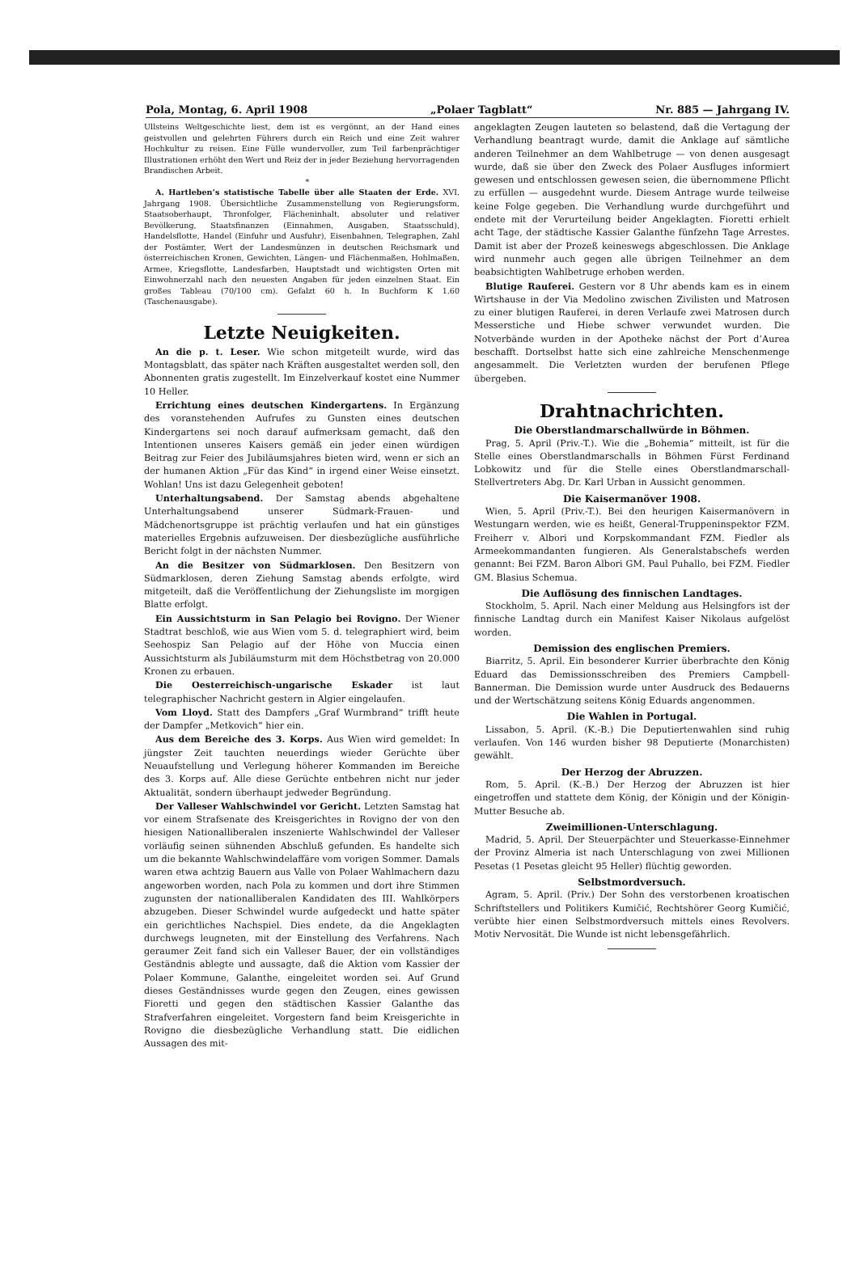Pola, Montag, 6. April 1908 „Polaer Tagblatt“Nr. 885 — Jahrgang IV.
Ullsteins Weltgeschichte liest, dem ist es vergönnt, an der Hand eines geistvollen und gelehrten Führers durch ein Reich und eine Zeit wahrer Hochkultur zu reisen. Eine Fülle wundervoller, zum Teil farbenprächtiger Illustrationen erhöht den Wert und Reiz der in jeder Beziehung hervorragenden Brandischen Arbeit.
*
A. Hartleben’s statistische Tabelle über alle Staaten der Erde. XVI. Jahrgang 1908. Übersichtliche Zusammenstellung von Regierungsform, Staatsoberhaupt, Thronfolger, Flächeninhalt, absoluter und relativer Bevölkerung, Staatsfinanzen (Einnahmen, Ausgaben, Staatsschuld), Handelsflotte, Handel (Einfuhr und Ausfuhr), Eisenbahnen, Telegraphen, Zahl der Postämter, Wert der Landesmünzen in deutschen Reichsmark und österreichischen Kronen, Gewichten, Längen- und Flächenmaßen, Hohlmaßen, Armee, Kriegsflotte, Landesfarben, Hauptstadt und wichtigsten Orten mit Einwohnerzahl nach den neuesten Angaben für jeden einzelnen Staat. Ein großes Tableau (70/100 cm). Gefalzt 60 h. In Buchform K 1.60 (Taschenausgabe).
Letzte Neuigkeiten.
An die p. t. Leser. Wie schon mitgeteilt wurde, wird das Montagsblatt, das später nach Kräften ausgestaltet werden soll, den Abonnenten gratis zugestellt. Im Einzelverkauf kostet eine Nummer 10 Heller.
Errichtung eines deutschen Kindergartens. In Ergänzung des voranstehenden Aufrufes zu Gunsten eines deutschen Kindergartens sei noch darauf aufmerksam gemacht, daß den Intentionen unseres Kaisers gemäß ein jeder einen würdigen Beitrag zur Feier des Jubiläumsjahres bieten wird, wenn er sich an der humanen Aktion „Für das Kind“ in irgend einer Weise einsetzt. Wohlan! Uns ist dazu Gelegenheit geboten!
Unterhaltungsabend. Der Samstag abends abgehaltene Unterhaltungsabend unserer Südmark-Frauen- und Mädchenortsgruppe ist prächtig verlaufen und hat ein günstiges materielles Ergebnis aufzuweisen. Der diesbezügliche ausführliche Bericht folgt in der nächsten Nummer.
An die Besitzer von Südmarklosen. Den Besitzern von Südmarklosen, deren Ziehung Samstag abends erfolgte, wird mitgeteilt, daß die Veröffentlichung der Ziehungsliste im morgigen Blatte erfolgt.
Ein Aussichtsturm in San Pelagio bei Rovigno. Der Wiener Stadtrat beschloß, wie aus Wien vom 5. d. telegraphiert wird, beim Seehospiz San Pelagio auf der Höhe von Muccia einen Aussichtsturm als Jubiläumsturm mit dem Höchstbetrag von 20.000 Kronen zu erbauen.
Die Oesterreichisch-ungarische Eskader ist laut telegraphischer Nachricht gestern in Algier eingelaufen.
Vom Lloyd. Statt des Dampfers „Graf Wurmbrand“ trifft heute der Dampfer „Metkovich“ hier ein.
Aus dem Bereiche des 3. Korps. Aus Wien wird gemeldet: In jüngster Zeit tauchten neuerdings wieder Gerüchte über Neuaufstellung und Verlegung höherer Kommanden im Bereiche des 3. Korps auf. Alle diese Gerüchte entbehren nicht nur jeder Aktualität, sondern überhaupt jedweder Begründung.
Der Valleser Wahlschwindel vor Gericht. Letzten Samstag hat vor einem Strafsenate des Kreisgerichtes in Rovigno der von den hiesigen Nationalliberalen inszenierte Wahlschwindel der Valleser vorläufig seinen sühnenden Abschluß gefunden. Es handelte sich um die bekannte Wahlschwindelaffäre vom vorigen Sommer. Damals waren etwa achtzig Bauern aus Valle von Polaer Wahlmachern dazu angeworben worden, nach Pola zu kommen und dort ihre Stimmen zugunsten der nationalliberalen Kandidaten des III. Wahlkörpers abzugeben. Dieser Schwindel wurde aufgedeckt und hatte später ein gerichtliches Nachspiel. Dies endete, da die Angeklagten durchwegs leugneten, mit der Einstellung des Verfahrens. Nach geraumer Zeit fand sich ein Valleser Bauer, der ein vollständiges Geständnis ablegte und aussagte, daß die Aktion vom Kassier der Polaer Kommune, Galanthe, eingeleitet worden sei. Auf Grund dieses Geständnisses wurde gegen den Zeugen, eines gewissen Fioretti und gegen den städtischen Kassier Galanthe das Strafverfahren eingeleitet. Vorgestern fand beim Kreisgerichte in Rovigno die diesbezügliche Verhandlung statt. Die eidlichen Aussagen des mit-
angeklagten Zeugen lauteten so belastend, daß die Vertagung der Verhandlung beantragt wurde, damit die Anklage auf sämtliche anderen Teilnehmer an dem Wahlbetruge — von denen ausgesagt wurde, daß sie über den Zweck des Polaer Ausfluges informiert gewesen und entschlossen gewesen seien, die übernommene Pflicht zu erfüllen — ausgedehnt wurde. Diesem Antrage wurde teilweise keine Folge gegeben. Die Verhandlung wurde durchgeführt und endete mit der Verurteilung beider Angeklagten. Fioretti erhielt acht Tage, der städtische Kassier Galanthe fünfzehn Tage Arrestes. Damit ist aber der Prozeß keineswegs abgeschlossen. Die Anklage wird nunmehr auch gegen alle übrigen Teilnehmer an dem beabsichtigten Wahlbetruge erhoben werden.
Blutige Rauferei. Gestern vor 8 Uhr abends kam es in einem Wirtshause in der Via Medolino zwischen Zivilisten und Matrosen zu einer blutigen Rauferei, in deren Verlaufe zwei Matrosen durch Messerstiche und Hiebe schwer verwundet wurden. Die Notverbände wurden in der Apotheke nächst der Port d’Aurea beschafft. Dortselbst hatte sich eine zahlreiche Menschenmenge angesammelt. Die Verletzten wurden der berufenen Pflege übergeben.
Drahtnachrichten.
Die Oberstlandmarschallwürde in Böhmen.
Prag, 5. April (Priv.-T.). Wie die „Bohemia“ mitteilt, ist für die Stelle eines Oberstlandmarschalls in Böhmen Fürst Ferdinand Lobkowitz und für die Stelle eines Oberstlandmarschall-Stellvertreters Abg. Dr. Karl Urban in Aussicht genommen.
Die Kaisermanöver 1908.
Wien, 5. April (Priv.-T.). Bei den heurigen Kaisermanövern in Westungarn werden, wie es heißt, General-Truppeninspektor FZM. Freiherr v. Albori und Korpskommandant FZM. Fiedler als Armeekommandanten fungieren. Als Generalstabschefs werden genannt: Bei FZM. Baron Albori GM. Paul Puhallo, bei FZM. Fiedler GM. Blasius Schemua.
Die Auflösung des finnischen Landtages.
Stockholm, 5. April. Nach einer Meldung aus Helsingfors ist der finnische Landtag durch ein Manifest Kaiser Nikolaus aufgelöst worden.
Demission des englischen Premiers.
Biarritz, 5. April. Ein besonderer Kurrier überbrachte den König Eduard das Demissionsschreiben des Premiers Campbell-Bannerman. Die Demission wurde unter Ausdruck des Bedauerns und der Wertschätzung seitens König Eduards angenommen.
Die Wahlen in Portugal.
Lissabon, 5. April. (K.-B.) Die Deputiertenwahlen sind ruhig verlaufen. Von 146 wurden bisher 98 Deputierte (Monarchisten) gewählt.
Der Herzog der Abruzzen.
Rom, 5. April. (K.-B.) Der Herzog der Abruzzen ist hier eingetroffen und stattete dem König, der Königin und der Königin-Mutter Besuche ab.
Zweimillionen-Unterschlagung.
Madrid, 5. April. Der Steuerpächter und Steuerkasse-Einnehmer der Provinz Almeria ist nach Unterschlagung von zwei Millionen Pesetas (1 Pesetas gleicht 95 Heller) flüchtig geworden.
Selbstmordversuch.
Agram, 5. April. (Priv.) Der Sohn des verstorbenen kroatischen Schriftstellers und Politikers Kumičić, Rechtshörer Georg Kumičić, verübte hier einen Selbstmordversuch mittels eines Revolvers. Motiv Nervosität. Die Wunde ist nicht lebensgefährlich.